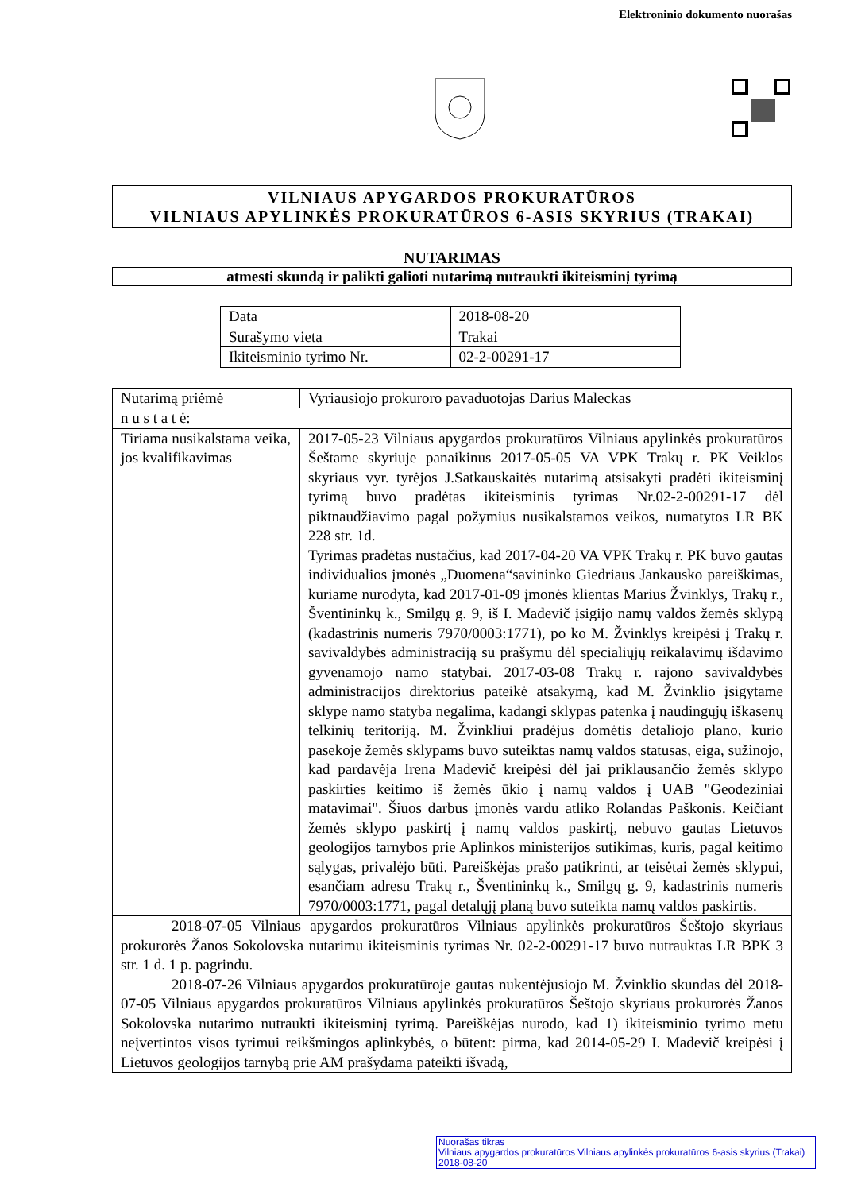Elektroninio dokumento nuorašas
VILNIAUS APYGARDOS PROKURATŪROS
VILNIAUS APYLINKĖS PROKURATŪROS 6-ASIS SKYRIUS (TRAKAI)
NUTARIMAS
atmesti skundą ir palikti galioti nutarimą nutraukti ikiteisminį tyrimą
| Data | 2018-08-20 |
| Surašymo vieta | Trakai |
| Ikiteisminio tyrimo Nr. | 02-2-00291-17 |
| Nutarimą priėmė | Vyriausiojo prokuroro pavaduotojas Darius Maleckas |
| n u s t a t ė: | |
| Tiriama nusikalstama veika, jos kvalifikavimas | 2017-05-23 Vilniaus apygardos prokuratūros Vilniaus apylinkės prokuratūros Šeštame skyriuje panaikinus 2017-05-05 VA VPK Trakų r. PK Veiklos skyriaus vyr. tyrėjos J.Satkauskaitės nutarimą atsisakyti pradėti ikiteisminį tyrimą buvo pradėtas ikiteisminis tyrimas Nr.02-2-00291-17 dėl piktnaudžiavimo pagal požymius nusikalstamos veikos, numatytos LR BK 228 str. 1d. Tyrimas pradėtas nustačius, kad 2017-04-20 VA VPK Trakų r. PK buvo gautas individualios įmonės „Duomena“savininko Giedriaus Jankausko pareiškimas, kuriame nurodyta, kad 2017-01-09 įmonės klientas Marius Žvinklys, Trakų r., Šventininkų k., Smilgų g. 9, iš I. Madevič įsigijo namų valdos žemės sklypą (kadastrinis numeris 7970/0003:1771), po ko M. Žvinklys kreipėsi į Trakų r. savivaldybės administraciją su prašymu dėl specialiųjų reikalavimų išdavimo gyvenamojo namo statybai. 2017-03-08 Trakų r. rajono savivaldybės administracijos direktorius pateikė atsakymą, kad M. Žvinklio įsigytame sklype namo statyba negalima, kadangi sklypas patenka į naudingųjų iškasenų telkinių teritoriją. M. Žvinkliui pradėjus domėtis detaliojo plano, kurio pasekoje žemės sklypams buvo suteiktas namų valdos statusas, eiga, sužinojo, kad pardavėja Irena Madevič kreipėsi dėl jai priklausančio žemės sklypo paskirties keitimo iš žemės ūkio į namų valdos į UAB "Geodeziniai matavimai". Šiuos darbus įmonės vardu atliko Rolandas Paškonis. Keičiant žemės sklypo paskirtį į namų valdos paskirtį, nebuvo gautas Lietuvos geologijos tarnybos prie Aplinkos ministerijos sutikimas, kuris, pagal keitimo sąlygas, privalėjo būti. Pareiškėjas prašo patikrinti, ar teisėtai žemės sklypui, esančiam adresu Trakų r., Šventininkų k., Smilgų g. 9, kadastrinis numeris 7970/0003:1771, pagal detalųjį planą buvo suteikta namų valdos paskirtis. |
| 2018-07-05 Vilniaus apygardos prokuratūros Vilniaus apylinkės prokuratūros Šeštojo skyriaus prokurorės Žanos Sokolovska nutarimu ikiteisminis tyrimas Nr. 02-2-00291-17 buvo nutrauktas LR BPK 3 str. 1 d. 1 p. pagrindu. 2018-07-26 Vilniaus apygardos prokuratūroje gautas nukentėjusiojo M. Žvinklio skundas dėl 2018-07-05 Vilniaus apygardos prokuratūros Vilniaus apylinkės prokuratūros Šeštojo skyriaus prokurorės Žanos Sokolovska nutarimo nutraukti ikiteisminį tyrimą. Pareiškėjas nurodo, kad 1) ikiteisminio tyrimo metu neįvertintos visos tyrimui reikšmingos aplinkybės, o būtent: pirma, kad 2014-05-29 I. Madevič kreipėsi į Lietuvos geologijos tarnybą prie AM prašydama pateikti išvadą, | |
Nuorašas tikras
Vilniaus apygardos prokuratūros Vilniaus apylinkės prokuratūros 6-asis skyrius (Trakai)
2018-08-20